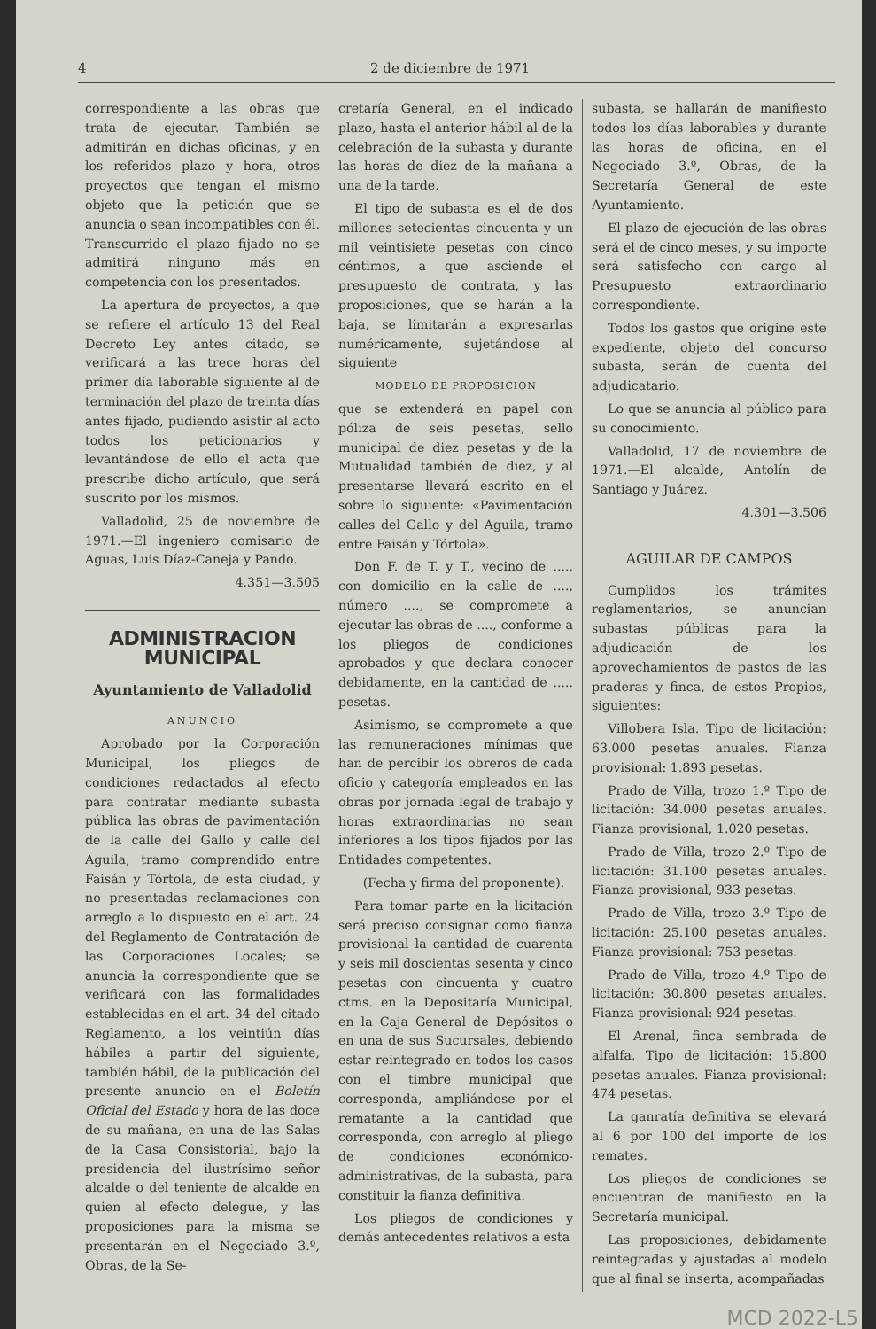4 2 de diciembre de 1971
correspondiente a las obras que trata de ejecutar. También se admitirán en dichas oficinas, y en los referidos plazo y hora, otros proyectos que tengan el mismo objeto que la petición que se anuncia o sean incompatibles con él. Transcurrido el plazo fijado no se admitirá ninguno más en competencia con los presentados.
La apertura de proyectos, a que se refiere el artículo 13 del Real Decreto Ley antes citado, se verificará a las trece horas del primer día laborable siguiente al de terminación del plazo de treinta días antes fijado, pudiendo asistir al acto todos los peticionarios y levantándose de ello el acta que prescribe dicho artículo, que será suscrito por los mismos.
Valladolid, 25 de noviembre de 1971.—El ingeniero comisario de Aguas, Luis Díaz-Caneja y Pando.
4.351—3.505
ADMINISTRACION MUNICIPAL
Ayuntamiento de Valladolid
ANUNCIO
Aprobado por la Corporación Municipal, los pliegos de condiciones redactados al efecto para contratar mediante subasta pública las obras de pavimentación de la calle del Gallo y calle del Aguila, tramo comprendido entre Faisán y Tórtola, de esta ciudad, y no presentadas reclamaciones con arreglo a lo dispuesto en el art. 24 del Reglamento de Contratación de las Corporaciones Locales; se anuncia la correspondiente que se verificará con las formalidades establecidas en el art. 34 del citado Reglamento, a los veintiún días hábiles a partir del siguiente, también hábil, de la publicación del presente anuncio en el Boletín Oficial del Estado y hora de las doce de su mañana, en una de las Salas de la Casa Consistorial, bajo la presidencia del ilustrísimo señor alcalde o del teniente de alcalde en quien al efecto delegue, y las proposiciones para la misma se presentarán en el Negociado 3.º, Obras, de la Se-
cretaría General, en el indicado plazo, hasta el anterior hábil al de la celebración de la subasta y durante las horas de diez de la mañana a una de la tarde.
El tipo de subasta es el de dos millones setecientas cincuenta y un mil veintisiete pesetas con cinco céntimos, a que asciende el presupuesto de contrata, y las proposiciones, que se harán a la baja, se limitarán a expresarlas numéricamente, sujetándose al siguiente
MODELO DE PROPOSICION
que se extenderá en papel con póliza de seis pesetas, sello municipal de diez pesetas y de la Mutualidad también de diez, y al presentarse llevará escrito en el sobre lo siguiente: «Pavimentación calles del Gallo y del Aguila, tramo entre Faisán y Tórtola».
Don F. de T. y T., vecino de ...., con domicilio en la calle de ...., número ...., se compromete a ejecutar las obras de ...., conforme a los pliegos de condiciones aprobados y que declara conocer debidamente, en la cantidad de ..... pesetas.
Asimismo, se compromete a que las remuneraciones mínimas que han de percibir los obreros de cada oficio y categoría empleados en las obras por jornada legal de trabajo y horas extraordinarias no sean inferiores a los tipos fijados por las Entidades competentes.
(Fecha y firma del proponente).
Para tomar parte en la licitación será preciso consignar como fianza provisional la cantidad de cuarenta y seis mil doscientas sesenta y cinco pesetas con cincuenta y cuatro ctms. en la Depositaría Municipal, en la Caja General de Depósitos o en una de sus Sucursales, debiendo estar reintegrado en todos los casos con el timbre municipal que corresponda, ampliándose por el rematante a la cantidad que corresponda, con arreglo al pliego de condiciones económico-administrativas, de la subasta, para constituir la fianza definitiva.
Los pliegos de condiciones y demás antecedentes relativos a esta
subasta, se hallarán de manifiesto todos los días laborables y durante las horas de oficina, en el Negociado 3.º, Obras, de la Secretaría General de este Ayuntamiento.
El plazo de ejecución de las obras será el de cinco meses, y su importe será satisfecho con cargo al Presupuesto extraordinario correspondiente.
Todos los gastos que origine este expediente, objeto del concurso subasta, serán de cuenta del adjudicatario.
Lo que se anuncia al público para su conocimiento.
Valladolid, 17 de noviembre de 1971.—El alcalde, Antolín de Santiago y Juárez.
4.301—3.506
AGUILAR DE CAMPOS
Cumplidos los trámites reglamentarios, se anuncian subastas públicas para la adjudicación de los aprovechamientos de pastos de las praderas y finca, de estos Propios, siguientes:
Villobera Isla. Tipo de licitación: 63.000 pesetas anuales. Fianza provisional: 1.893 pesetas.
Prado de Villa, trozo 1.º Tipo de licitación: 34.000 pesetas anuales. Fianza provisional, 1.020 pesetas.
Prado de Villa, trozo 2.º Tipo de licitación: 31.100 pesetas anuales. Fianza provisional, 933 pesetas.
Prado de Villa, trozo 3.º Tipo de licitación: 25.100 pesetas anuales. Fianza provisional: 753 pesetas.
Prado de Villa, trozo 4.º Tipo de licitación: 30.800 pesetas anuales. Fianza provisional: 924 pesetas.
El Arenal, finca sembrada de alfalfa. Tipo de licitación: 15.800 pesetas anuales. Fianza provisional: 474 pesetas.
La ganratía definitiva se elevará al 6 por 100 del importe de los remates.
Los pliegos de condiciones se encuentran de manifiesto en la Secretaría municipal.
Las proposiciones, debidamente reintegradas y ajustadas al modelo que al final se inserta, acompañadas
MCD 2022-L5